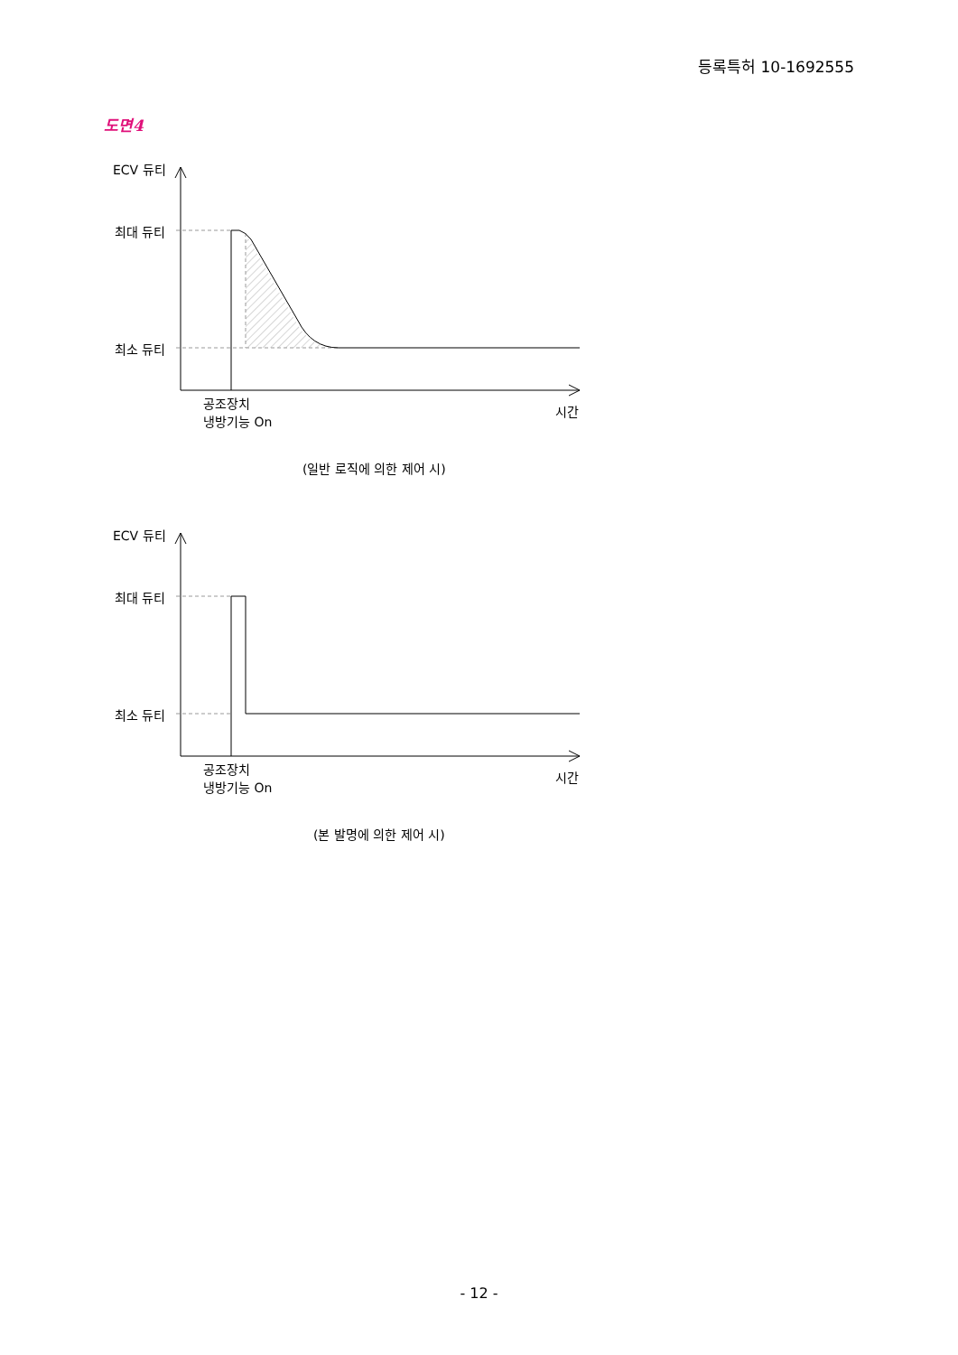등록특허 10-1692555
도면4
ECV 듀티
최대 듀티
최소 듀티
공조장치
냉방기능 On
시간
(일반 로직에 의한 제어 시)
ECV 듀티
최대 듀티
최소 듀티
공조장치
냉방기능 On
시간
(본 발명에 의한 제어 시)
- 12 -